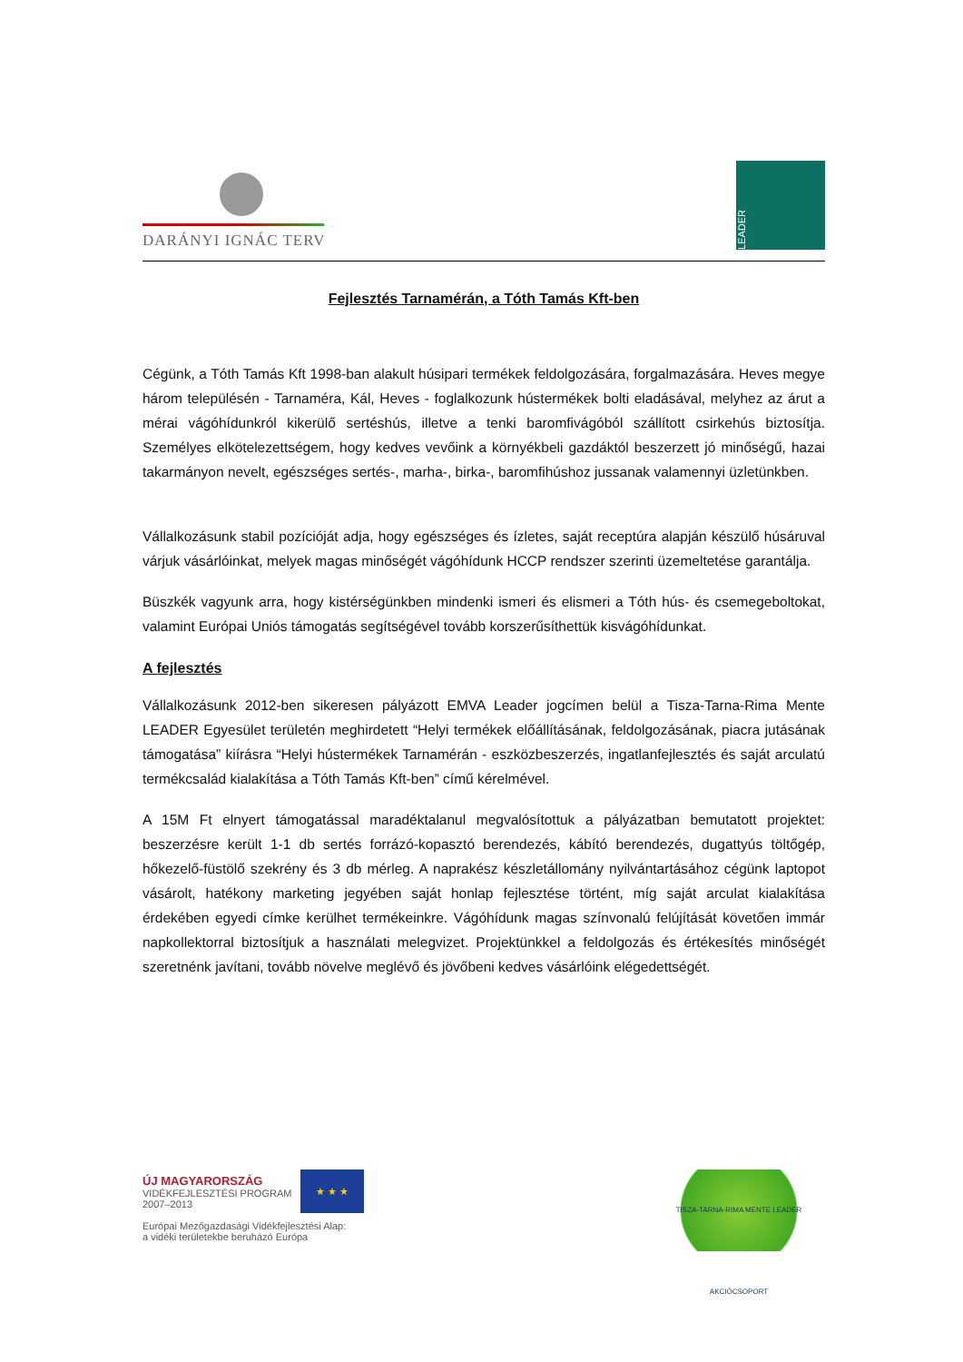DARÁNYI IGNÁC TERV
LEADER
Fejlesztés Tarnamérán, a Tóth Tamás Kft-ben
Cégünk, a Tóth Tamás Kft 1998-ban alakult húsipari termékek feldolgozására, forgalmazására. Heves megye három településén - Tarnaméra, Kál, Heves - foglalkozunk hústermékek bolti eladásával, melyhez az árut a mérai vágóhídunkról kikerülő sertéshús, illetve a tenki baromfivágóból szállított csirkehús biztosítja. Személyes elkötelezettségem, hogy kedves vevőink a környékbeli gazdáktól beszerzett jó minőségű, hazai takarmányon nevelt, egészséges sertés-, marha-, birka-, baromfihúshoz jussanak valamennyi üzletünkben.
Vállalkozásunk stabil pozícióját adja, hogy egészséges és ízletes, saját receptúra alapján készülő húsáruval várjuk vásárlóinkat, melyek magas minőségét vágóhídunk HCCP rendszer szerinti üzemeltetése garantálja.
Büszkék vagyunk arra, hogy kistérségünkben mindenki ismeri és elismeri a Tóth hús- és csemegeboltokat, valamint Európai Uniós támogatás segítségével tovább korszerűsíthettük kisvágóhídunkat.
A fejlesztés
Vállalkozásunk 2012-ben sikeresen pályázott EMVA Leader jogcímen belül a Tisza-Tarna-Rima Mente LEADER Egyesület területén meghirdetett “Helyi termékek előállításának, feldolgozásának, piacra jutásának támogatása” kiírásra “Helyi hústermékek Tarnamérán - eszközbeszerzés, ingatlanfejlesztés és saját arculatú termékcsalád kialakítása a Tóth Tamás Kft-ben” című kérelmével.
A 15M Ft elnyert támogatással maradéktalanul megvalósítottuk a pályázatban bemutatott projektet: beszerzésre került 1-1 db sertés forrázó-kopasztó berendezés, kábító berendezés, dugattyús töltőgép, hőkezelő-füstölő szekrény és 3 db mérleg. A naprakész készletállomány nyilvántartásához cégünk laptopot vásárolt, hatékony marketing jegyében saját honlap fejlesztése történt, míg saját arculat kialakítása érdekében egyedi címke kerülhet termékeinkre. Vágóhídunk magas színvonalú felújítását követően immár napkollektorral biztosítjuk a használati melegvizet. Projektünkkel a feldolgozás és értékesítés minőségét szeretnénk javítani, tovább növelve meglévő és jövőbeni kedves vásárlóink elégedettségét.
ÚJ MAGYARORSZÁG
VIDÉKFEJLESZTÉSI PROGRAM
2007–2013
★ ★ ★
Európai Mezőgazdasági Vidékfejlesztési Alap:
a vidéki területekbe beruházó Európa
TISZA-TARNA-RIMA MENTE LEADER AKCIÓCSOPORT